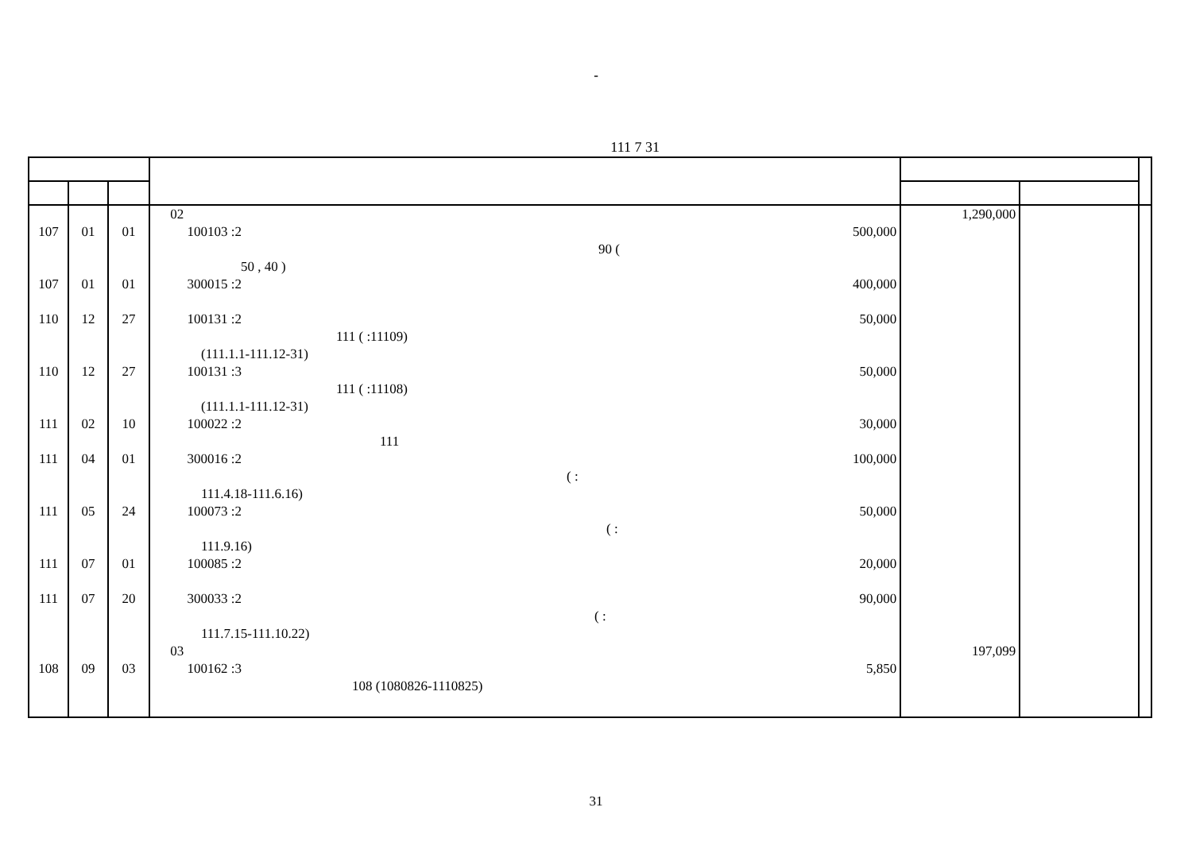-
111 7 31
| 107 107 110 110 111 111 111 111 111 108 | 01 01 12 12 02 04 05 07 07 09 | 01 01 27 27 10 01 24 01 20 03 | 02 100103 :2 500,000 90 ( 50 , 40 ) 300015 :2 400,000 100131 :2 50,000 111 ( :11109) (111.1.1-111.12-31) 100131 :3 50,000 111 ( :11108) (111.1.1-111.12-31) 100022 :2 30,000 111 300016 :2 100,000 ( : 111.4.18-111.6.16) 100073 :2 50,000 ( : 111.9.16) 100085 :2 20,000 300033 :2 90,000 ( : 111.7.15-111.10.22) 03 100162 :3 5,850 108 (1080826-1110825) | 1,290,000 197,099 | | |
31